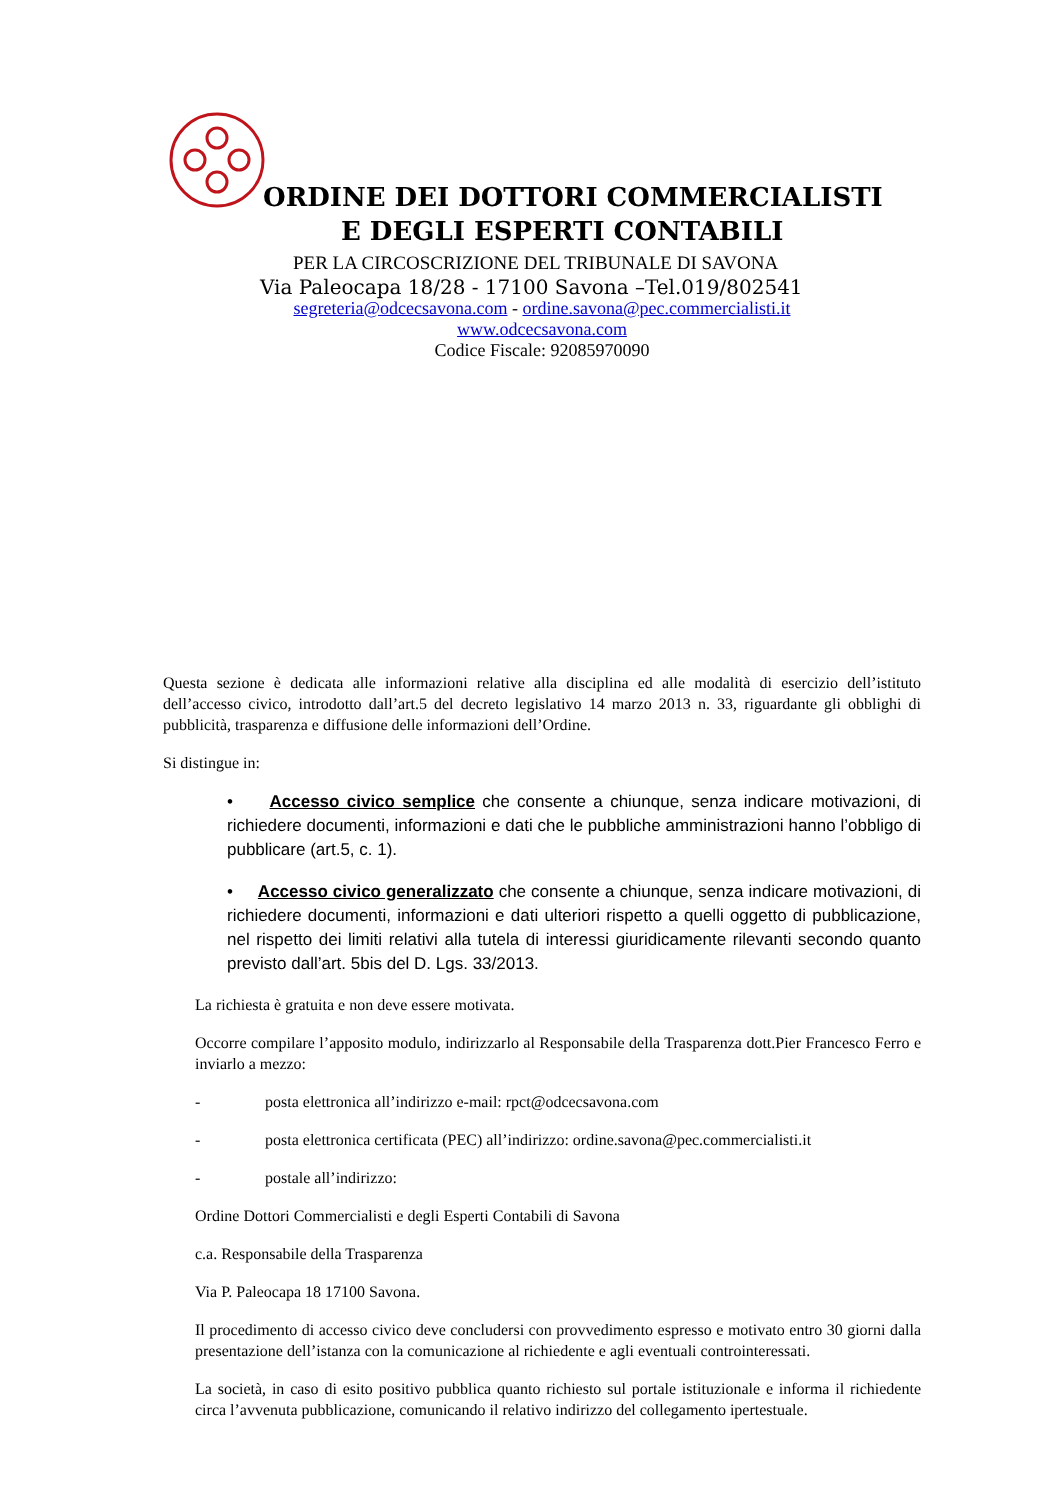ORDINE DEI DOTTORI COMMERCIALISTI
E DEGLI ESPERTI CONTABILI
PER LA CIRCOSCRIZIONE DEL TRIBUNALE DI SAVONA
Via Paleocapa 18/28 - 17100 Savona –Tel.019/802541
segreteria@odcecsavona.com - ordine.savona@pec.commercialisti.it
www.odcecsavona.com
Codice Fiscale: 92085970090
Questa sezione è dedicata alle informazioni relative alla disciplina ed alle modalità di esercizio dell’istituto dell’accesso civico, introdotto dall’art.5 del decreto legislativo 14 marzo 2013 n. 33, riguardante gli obblighi di pubblicità, trasparenza e diffusione delle informazioni dell’Ordine.
Si distingue in:
• Accesso civico semplice che consente a chiunque, senza indicare motivazioni, di richiedere documenti, informazioni e dati che le pubbliche amministrazioni hanno l’obbligo di pubblicare (art.5, c. 1).
• Accesso civico generalizzato che consente a chiunque, senza indicare motivazioni, di richiedere documenti, informazioni e dati ulteriori rispetto a quelli oggetto di pubblicazione, nel rispetto dei limiti relativi alla tutela di interessi giuridicamente rilevanti secondo quanto previsto dall’art. 5bis del D. Lgs. 33/2013.
La richiesta è gratuita e non deve essere motivata.
Occorre compilare l’apposito modulo, indirizzarlo al Responsabile della Trasparenza dott.Pier Francesco Ferro e inviarlo a mezzo:
- posta elettronica all’indirizzo e-mail: rpct@odcecsavona.com
- posta elettronica certificata (PEC) all’indirizzo: ordine.savona@pec.commercialisti.it
- postale all’indirizzo:
Ordine Dottori Commercialisti e degli Esperti Contabili di Savona
c.a. Responsabile della Trasparenza
Via P. Paleocapa 18 17100 Savona.
Il procedimento di accesso civico deve concludersi con provvedimento espresso e motivato entro 30 giorni dalla presentazione dell’istanza con la comunicazione al richiedente e agli eventuali controinteressati.
La società, in caso di esito positivo pubblica quanto richiesto sul portale istituzionale e informa il richiedente circa l’avvenuta pubblicazione, comunicando il relativo indirizzo del collegamento ipertestuale.